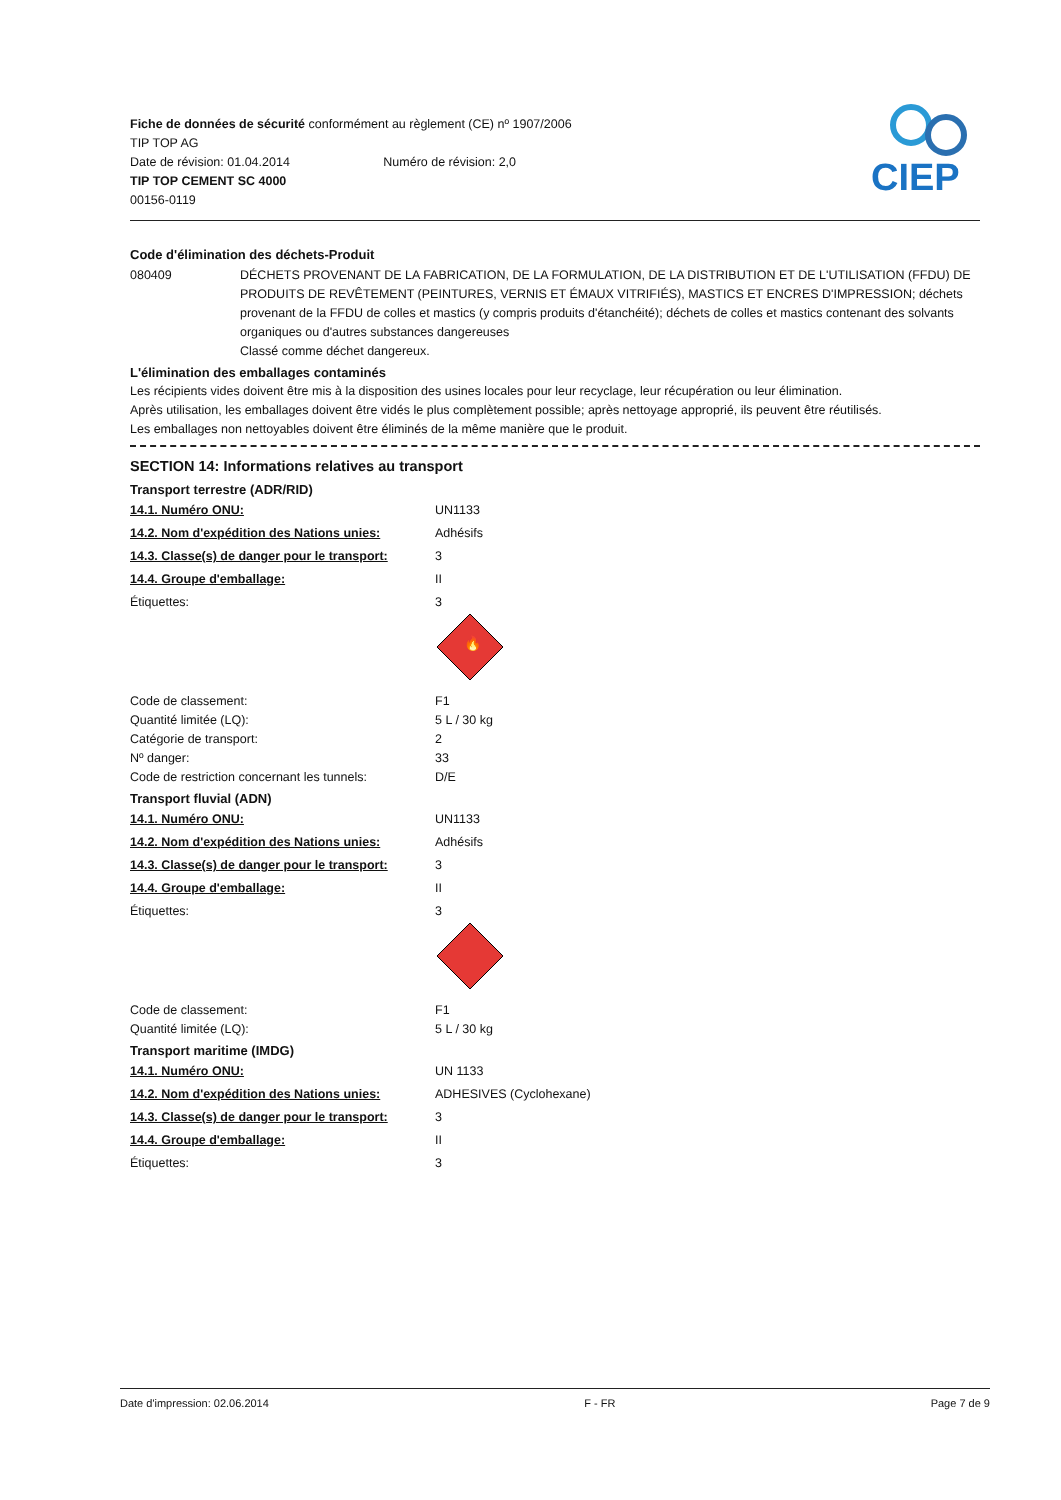Fiche de données de sécurité conformément au règlement (CE) nº 1907/2006
TIP TOP AG
Date de révision: 01.04.2014 Numéro de révision: 2,0
TIP TOP CEMENT SC 4000
00156-0119
CIEP
Code d'élimination des déchets-Produit
| 080409 | DÉCHETS PROVENANT DE LA FABRICATION, DE LA FORMULATION, DE LA DISTRIBUTION ET DE L'UTILISATION (FFDU) DE PRODUITS DE REVÊTEMENT (PEINTURES, VERNIS ET ÉMAUX VITRIFIÉS), MASTICS ET ENCRES D'IMPRESSION; déchets provenant de la FFDU de colles et mastics (y compris produits d'étanchéité); déchets de colles et mastics contenant des solvants organiques ou d'autres substances dangereuses Classé comme déchet dangereux. |
L'élimination des emballages contaminés
Les récipients vides doivent être mis à la disposition des usines locales pour leur recyclage, leur récupération ou leur élimination.
Après utilisation, les emballages doivent être vidés le plus complètement possible; après nettoyage approprié, ils peuvent être réutilisés.
Les emballages non nettoyables doivent être éliminés de la même manière que le produit.
SECTION 14: Informations relatives au transport
Transport terrestre (ADR/RID)
| 14.1. Numéro ONU: | UN1133 |
| 14.2. Nom d'expédition des Nations unies: | Adhésifs |
| 14.3. Classe(s) de danger pour le transport: | 3 |
| 14.4. Groupe d'emballage: | II |
| Étiquettes: | 3 🔥 |
| Code de classement: Quantité limitée (LQ): Catégorie de transport: Nº danger: Code de restriction concernant les tunnels: | F1 5 L / 30 kg 2 33 D/E |
Transport fluvial (ADN)
| 14.1. Numéro ONU: | UN1133 |
| 14.2. Nom d'expédition des Nations unies: | Adhésifs |
| 14.3. Classe(s) de danger pour le transport: | 3 |
| 14.4. Groupe d'emballage: | II |
| Étiquettes: | 3 |
| Code de classement: Quantité limitée (LQ): | F1 5 L / 30 kg |
Transport maritime (IMDG)
| 14.1. Numéro ONU: | UN 1133 |
| 14.2. Nom d'expédition des Nations unies: | ADHESIVES (Cyclohexane) |
| 14.3. Classe(s) de danger pour le transport: | 3 |
| 14.4. Groupe d'emballage: | II |
| Étiquettes: | 3 |
Date d'impression: 02.06.2014 F - FR Page 7 de 9